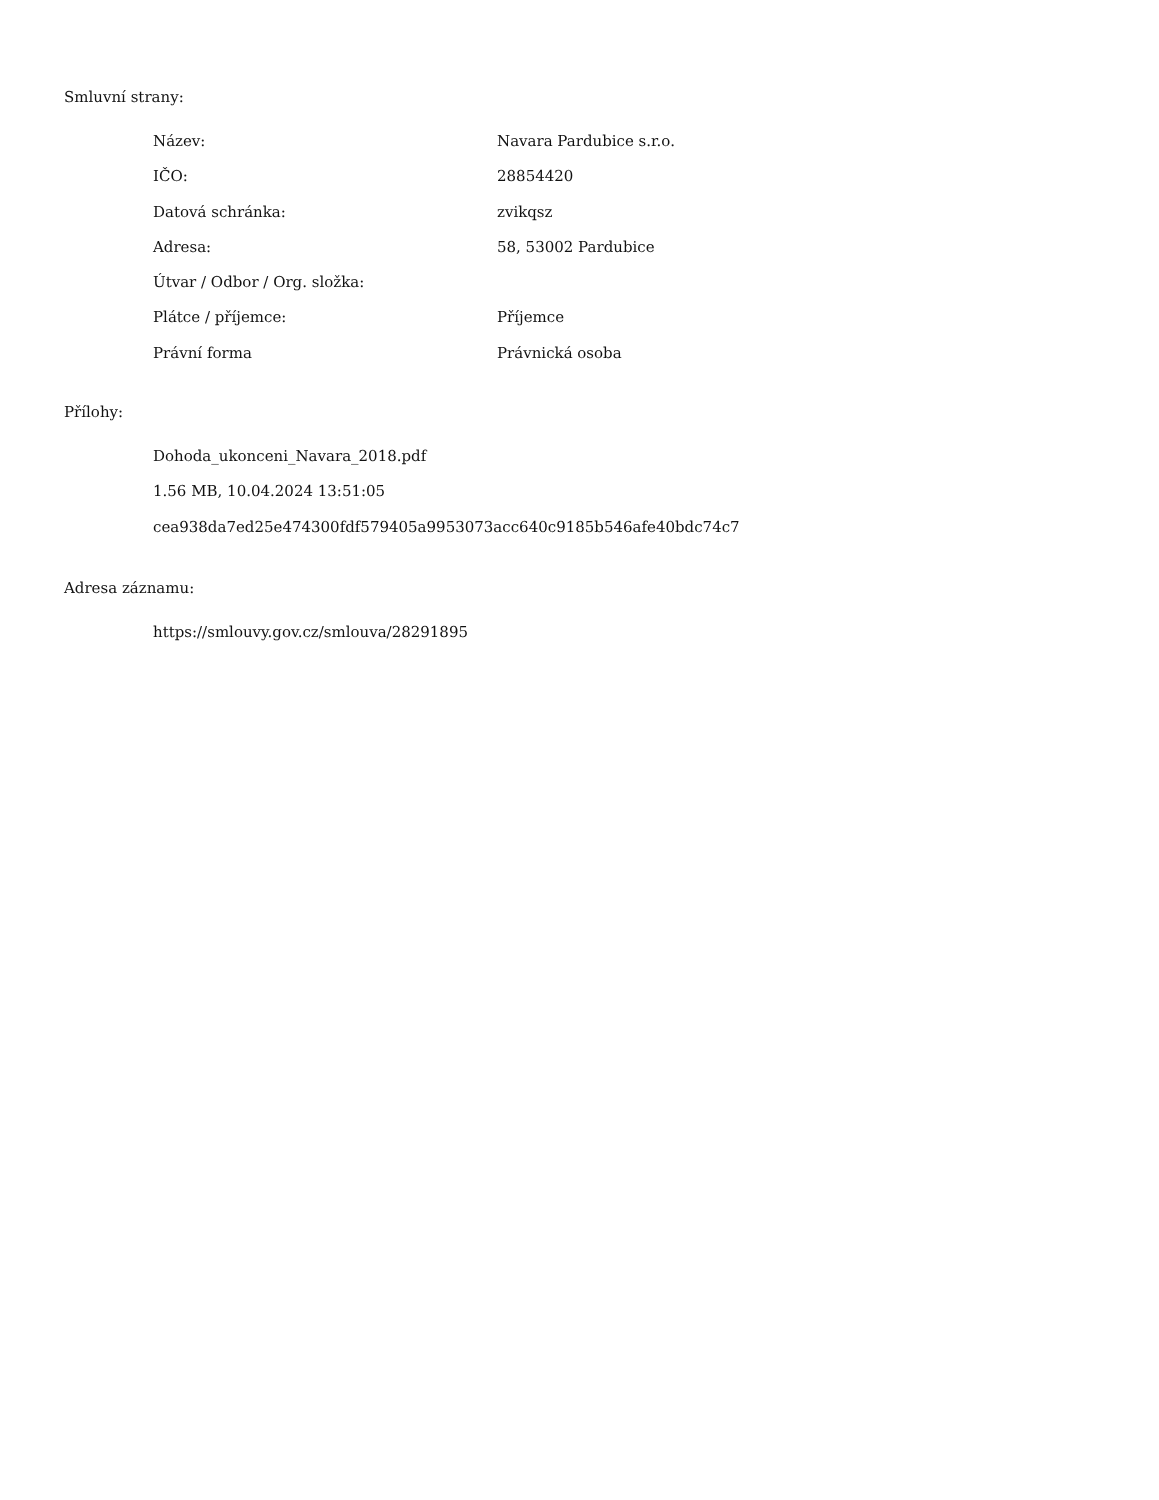Smluvní strany:
| Název: | Navara Pardubice s.r.o. |
| IČO: | 28854420 |
| Datová schránka: | zvikqsz |
| Adresa: | 58, 53002 Pardubice |
| Útvar / Odbor / Org. složka: | |
| Plátce / příjemce: | Příjemce |
| Právní forma | Právnická osoba |
Přílohy:
Dohoda_ukonceni_Navara_2018.pdf
1.56 MB, 10.04.2024 13:51:05
cea938da7ed25e474300fdf579405a9953073acc640c9185b546afe40bdc74c7
Adresa záznamu:
https://smlouvy.gov.cz/smlouva/28291895